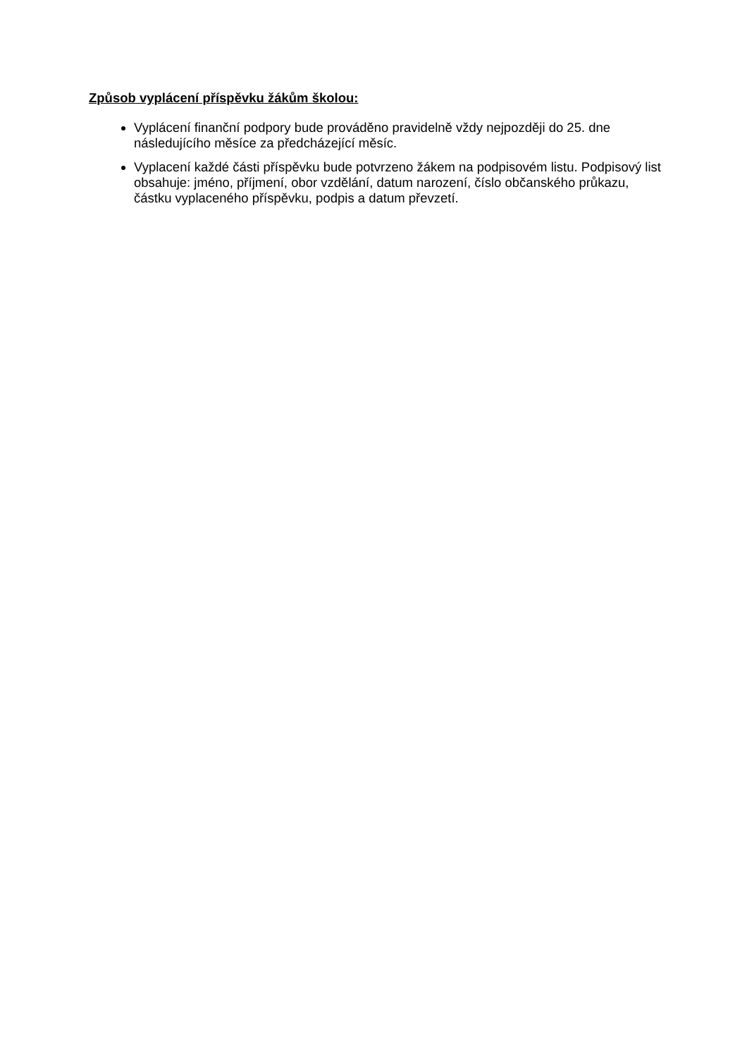Způsob vyplácení příspěvku žákům školou:
Vyplácení finanční podpory bude prováděno pravidelně vždy nejpozději do 25. dne následujícího měsíce za předcházející měsíc.
Vyplacení každé části příspěvku bude potvrzeno žákem na podpisovém listu. Podpisový list obsahuje: jméno, příjmení, obor vzdělání, datum narození, číslo občanského průkazu, částku vyplaceného příspěvku, podpis a datum převzetí.